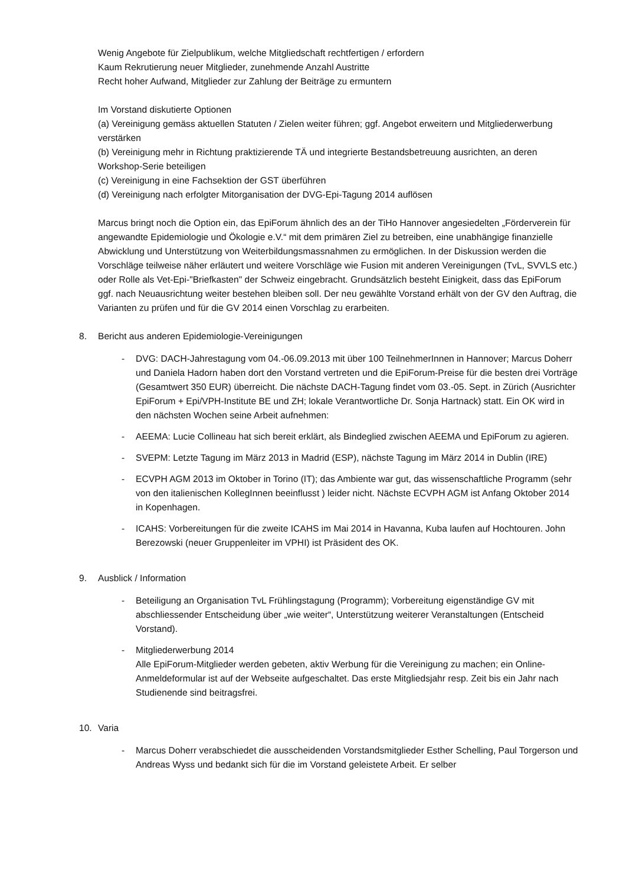Wenig Angebote für Zielpublikum, welche Mitgliedschaft rechtfertigen / erfordern
Kaum Rekrutierung neuer Mitglieder, zunehmende Anzahl Austritte
Recht hoher Aufwand, Mitglieder zur Zahlung der Beiträge zu ermuntern
Im Vorstand diskutierte Optionen
(a) Vereinigung gemäss aktuellen Statuten / Zielen weiter führen; ggf. Angebot erweitern und Mitgliederwerbung verstärken
(b) Vereinigung mehr in Richtung praktizierende TÄ und integrierte Bestandsbetreuung ausrichten, an deren Workshop-Serie beteiligen
(c) Vereinigung in eine Fachsektion der GST überführen
(d) Vereinigung nach erfolgter Mitorganisation der DVG-Epi-Tagung 2014 auflösen
Marcus bringt noch die Option ein, das EpiForum ähnlich des an der TiHo Hannover angesiedelten „Förderverein für angewandte Epidemiologie und Ökologie e.V.“ mit dem primären Ziel zu betreiben, eine unabhängige finanzielle Abwicklung und Unterstützung von Weiterbildungsmassnahmen zu ermöglichen. In der Diskussion werden die Vorschläge teilweise näher erläutert und weitere Vorschläge wie Fusion mit anderen Vereinigungen (TvL, SVVLS etc.) oder Rolle als Vet-Epi-"Briefkasten" der Schweiz eingebracht. Grundsätzlich besteht Einigkeit, dass das EpiForum ggf. nach Neuausrichtung weiter bestehen bleiben soll. Der neu gewählte Vorstand erhält von der GV den Auftrag, die Varianten zu prüfen und für die GV 2014 einen Vorschlag zu erarbeiten.
8. Bericht aus anderen Epidemiologie-Vereinigungen
- DVG: DACH-Jahrestagung vom 04.-06.09.2013 mit über 100 TeilnehmerInnen in Hannover; Marcus Doherr und Daniela Hadorn haben dort den Vorstand vertreten und die EpiForum-Preise für die besten drei Vorträge (Gesamtwert 350 EUR) überreicht. Die nächste DACH-Tagung findet vom 03.-05. Sept. in Zürich (Ausrichter EpiForum + Epi/VPH-Institute BE und ZH; lokale Verantwortliche Dr. Sonja Hartnack) statt. Ein OK wird in den nächsten Wochen seine Arbeit aufnehmen:
- AEEMA: Lucie Collineau hat sich bereit erklärt, als Bindeglied zwischen AEEMA und EpiForum zu agieren.
- SVEPM: Letzte Tagung im März 2013 in Madrid (ESP), nächste Tagung im März 2014 in Dublin (IRE)
- ECVPH AGM 2013 im Oktober in Torino (IT); das Ambiente war gut, das wissenschaftliche Programm (sehr von den italienischen KollegInnen beeinflusst ) leider nicht. Nächste ECVPH AGM ist Anfang Oktober 2014 in Kopenhagen.
- ICAHS: Vorbereitungen für die zweite ICAHS im Mai 2014 in Havanna, Kuba laufen auf Hochtouren. John Berezowski (neuer Gruppenleiter im VPHI) ist Präsident des OK.
9. Ausblick / Information
- Beteiligung an Organisation TvL Frühlingstagung (Programm); Vorbereitung eigenständige GV mit abschliessender Entscheidung über „wie weiter“, Unterstützung weiterer Veranstaltungen (Entscheid Vorstand).
- Mitgliederwerbung 2014
Alle EpiForum-Mitglieder werden gebeten, aktiv Werbung für die Vereinigung zu machen; ein Online-Anmeldeformular ist auf der Webseite aufgeschaltet. Das erste Mitgliedsjahr resp. Zeit bis ein Jahr nach Studienende sind beitragsfrei.
10. Varia
- Marcus Doherr verabschiedet die ausscheidenden Vorstandsmitglieder Esther Schelling, Paul Torgerson und Andreas Wyss und bedankt sich für die im Vorstand geleistete Arbeit. Er selber